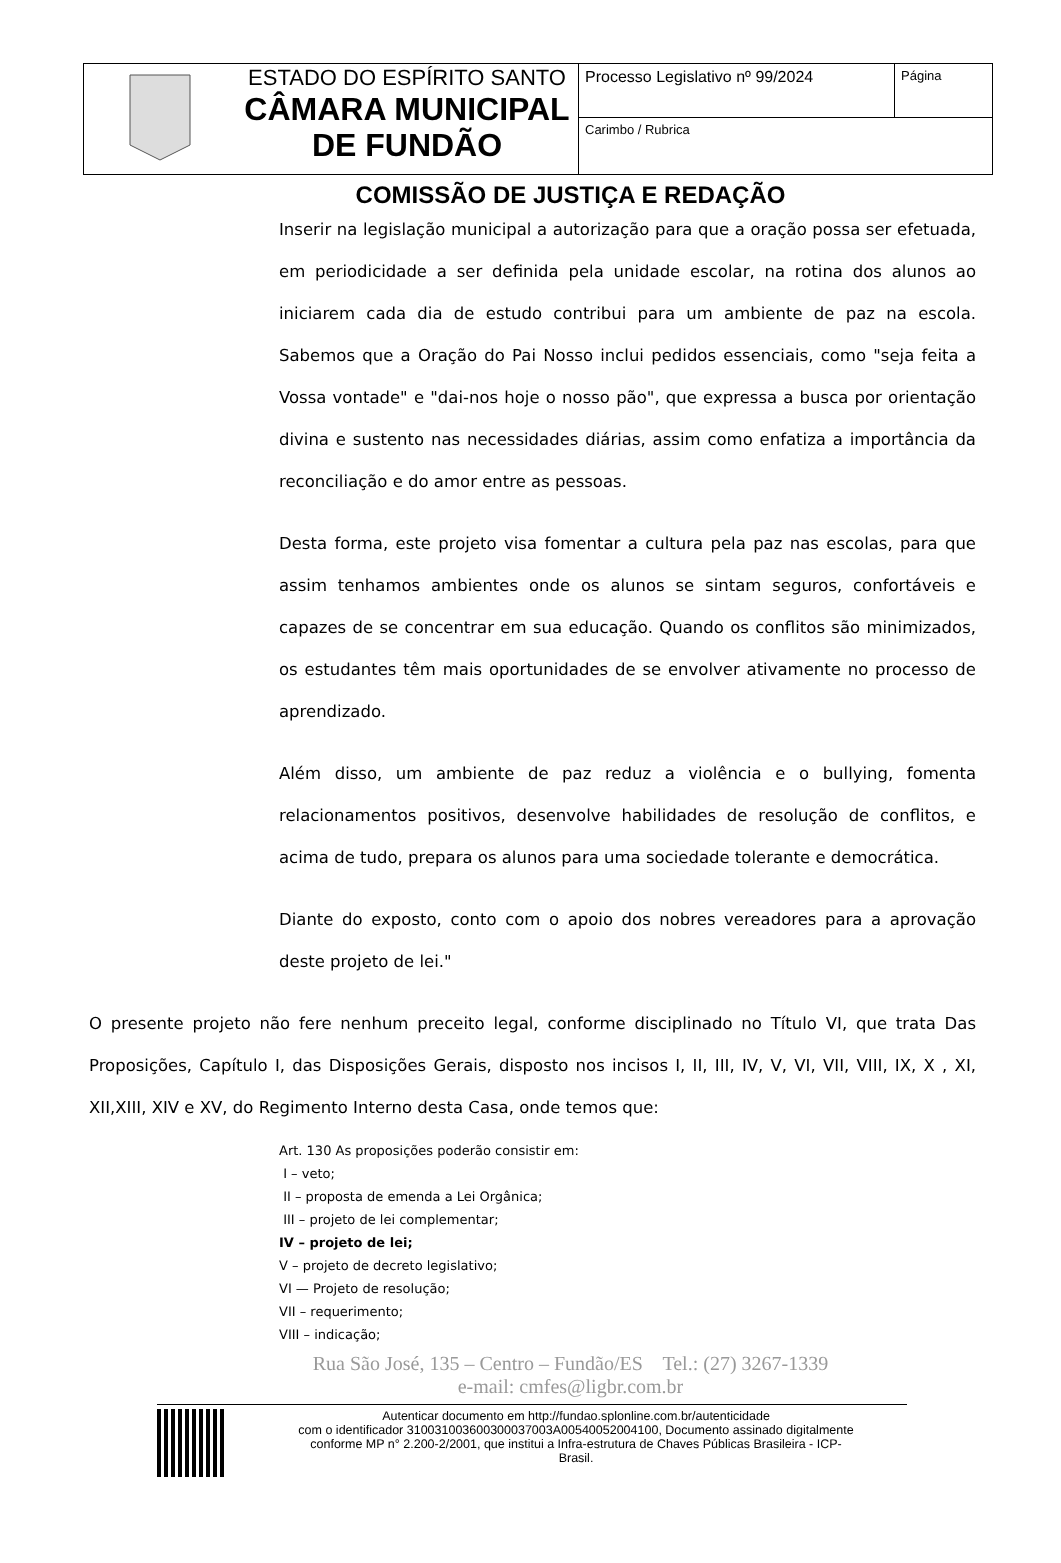| | ESTADO DO ESPÍRITO SANTO CÂMARA MUNICIPAL DE FUNDÃO | Processo Legislativo nº 99/2024 | Página |
| | | Carimbo / Rubrica | |
COMISSÃO DE JUSTIÇA E REDAÇÃO
Inserir na legislação municipal a autorização para que a oração possa ser efetuada, em periodicidade a ser definida pela unidade escolar, na rotina dos alunos ao iniciarem cada dia de estudo contribui para um ambiente de paz na escola. Sabemos que a Oração do Pai Nosso inclui pedidos essenciais, como "seja feita a Vossa vontade" e "dai-nos hoje o nosso pão", que expressa a busca por orientação divina e sustento nas necessidades diárias, assim como enfatiza a importância da reconciliação e do amor entre as pessoas.
Desta forma, este projeto visa fomentar a cultura pela paz nas escolas, para que assim tenhamos ambientes onde os alunos se sintam seguros, confortáveis e capazes de se concentrar em sua educação. Quando os conflitos são minimizados, os estudantes têm mais oportunidades de se envolver ativamente no processo de aprendizado.
Além disso, um ambiente de paz reduz a violência e o bullying, fomenta relacionamentos positivos, desenvolve habilidades de resolução de conflitos, e acima de tudo, prepara os alunos para uma sociedade tolerante e democrática.
Diante do exposto, conto com o apoio dos nobres vereadores para a aprovação deste projeto de lei."
O presente projeto não fere nenhum preceito legal, conforme disciplinado no Título VI, que trata Das Proposições, Capítulo I, das Disposições Gerais, disposto nos incisos I, II, III, IV, V, VI, VII, VIII, IX, X , XI, XII,XIII, XIV e XV, do Regimento Interno desta Casa, onde temos que:
Art. 130 As proposições poderão consistir em:
I – veto;
II – proposta de emenda a Lei Orgânica;
III – projeto de lei complementar;
IV – projeto de lei;
V – projeto de decreto legislativo;
VI — Projeto de resolução;
VII – requerimento;
VIII – indicação;
Rua São José, 135 – Centro – Fundão/ES Tel.: (27) 3267-1339
e-mail: cmfes@ligbr.com.br
Autenticar documento em http://fundao.splonline.com.br/autenticidade
com o identificador 310031003600300037003A00540052004100, Documento assinado digitalmente
conforme MP n° 2.200-2/2001, que institui a Infra-estrutura de Chaves Públicas Brasileira - ICP-
Brasil.